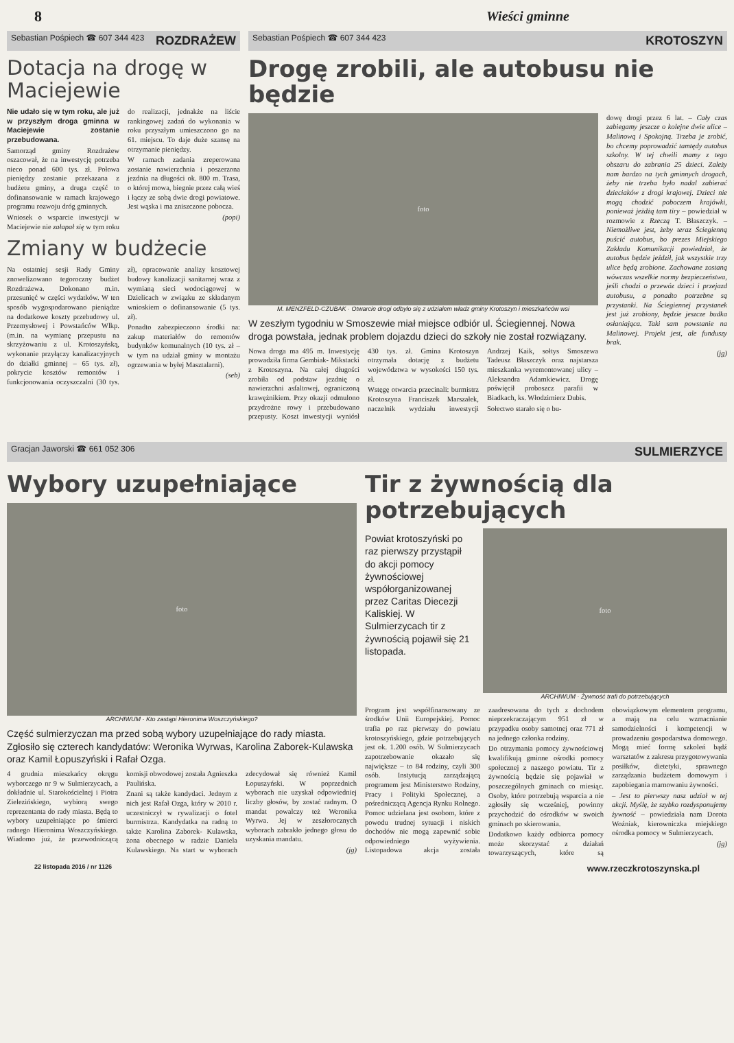8 Wieści gminne
Sebastian Pośpiech ☎ 607 344 423 ROZDRAŻEW
Dotacja na drogę w Maciejewie
Nie udało się w tym roku, ale już w przyszłym droga gminna w Maciejewie zostanie przebudowana.
Samorząd gminy Rozdrażew oszacował, że na inwestycję potrzeba nieco ponad 600 tys. zł. Połowa pieniędzy zostanie przekazana z budżetu gminy, a druga część to dofinansowanie w ramach krajowego programu rozwoju dróg gminnych.
Wniosek o wsparcie inwestycji w Maciejewie nie załapał się w tym roku do realizacji, jednakże na liście rankingowej zadań do wykonania w roku przyszłym umieszczono go na 61. miejscu. To daje duże szansę na otrzymanie pieniędzy.
W ramach zadania zreperowana zostanie nawierzchnia i poszerzona jezdnia na długości ok. 800 m. Trasa, o której mowa, biegnie przez całą wieś i łączy ze sobą dwie drogi powiatowe. Jest wąska i ma zniszczone pobocza.
(popi)
Zmiany w budżecie
Na ostatniej sesji Rady Gminy znowelizowano tegoroczny budżet Rozdrażewa. Dokonano m.in. przesunięć w części wydatków. W ten sposób wygospodarowano pieniądze na dodatkowe koszty przebudowy ul. Przemysłowej i Powstańców Wlkp. (m.in. na wymianę przepustu na skrzyżowaniu z ul. Krotoszyńską, wykonanie przyłączy kanalizacyjnych do działki gminnej – 65 tys. zł), pokrycie kosztów remontów i funkcjonowania oczyszczalni (30 tys. zł), opracowanie analizy kosztowej budowy kanalizacji sanitarnej wraz z wymianą sieci wodociągowej w Dzielicach w związku ze składanym wnioskiem o dofinansowanie (5 tys. zł).
Ponadto zabezpieczono środki na: zakup materiałów do remontów budynków komunalnych (10 tys. zł – w tym na udział gminy w montażu ogrzewania w byłej Masztalarni).
(seb)
Sebastian Pośpiech ☎ 607 344 423 KROTOSZYN
Drogę zrobili, ale autobusu nie będzie
foto
M. MENZFELD-CZUBAK · Otwarcie drogi odbyło się z udziałem władz gminy Krotoszyn i mieszkańców wsi
W zeszłym tygodniu w Smoszewie miał miejsce odbiór ul. Ściegiennej. Nowa droga powstała, jednak problem dojazdu dzieci do szkoły nie został rozwiązany.
Nowa droga ma 495 m. Inwestycję prowadziła firma Gembiak- Mikstacki z Krotoszyna. Na całej długości zrobiła od podstaw jezdnię o nawierzchni asfaltowej, ograniczoną krawężnikiem. Przy okazji odmulono przydrożne rowy i przebudowano przepusty. Koszt inwestycji wyniósł 430 tys. zł. Gmina Krotoszyn otrzymała dotację z budżetu województwa w wysokości 150 tys. zł.
Wstęgę otwarcia przecinali: burmistrz Krotoszyna Franciszek Marszałek, naczelnik wydziału inwestycji Andrzej Kaik, sołtys Smoszewa Tadeusz Błaszczyk oraz najstarsza mieszkanka wyremontowanej ulicy – Aleksandra Adamkiewicz. Drogę poświęcił proboszcz parafii w Biadkach, ks. Włodzimierz Dubis.
Sołectwo starało się o bu-
dowę drogi przez 6 lat. – Cały czas zabiegamy jeszcze o kolejne dwie ulice – Malinową i Spokojną. Trzeba je zrobić, bo chcemy poprowadzić tamtędy autobus szkolny. W tej chwili mamy z tego obszaru do zabrania 25 dzieci. Zależy nam bardzo na tych gminnych drogach, żeby nie trzeba było nadal zabierać dzieciaków z drogi krajowej. Dzieci nie mogą chodzić poboczem krajówki, ponieważ jeżdżą tam tiry – powiedział w rozmowie z Rzeczą T. Błaszczyk. – Niemożliwe jest, żeby teraz Ściegienną puścić autobus, bo prezes Miejskiego Zakładu Komunikacji powiedział, że autobus będzie jeździł, jak wszystkie trzy ulice będą zrobione. Zachowane zostaną wówczas wszelkie normy bezpieczeństwa, jeśli chodzi o przewóz dzieci i przejazd autobusu, a ponadto potrzebne są przystanki. Na Ściegiennej przystanek jest już zrobiony, będzie jeszcze budka osłaniająca. Taki sam powstanie na Malinowej. Projekt jest, ale funduszy brak.
(jg)
Gracjan Jaworski ☎ 661 052 306 SULMIERZYCE
Wybory uzupełniające
foto
ARCHIWUM · Kto zastąpi Hieronima Woszczyńskiego?
Część sulmierzyczan ma przed sobą wybory uzupełniające do rady miasta. Zgłosiło się czterech kandydatów: Weronika Wyrwas, Karolina Zaborek-Kulawska oraz Kamil Łopuszyński i Rafał Ozga.
4 grudnia mieszkańcy okręgu wyborczego nr 9 w Sulmierzycach, a dokładnie ul. Starokościelnej i Piotra Zielezińskiego, wybiorą swego reprezentanta do rady miasta. Będą to wybory uzupełniające po śmierci radnego Hieronima Woszczyńskiego. Wiadomo już, że przewodniczącą komisji obwodowej została Agnieszka Paulińska.
Znani są także kandydaci. Jednym z nich jest Rafał Ozga, który w 2010 r. uczestniczył w rywalizacji o fotel burmistrza. Kandydatka na radną to także Karolina Zaborek- Kulawska, żona obecnego w radzie Daniela Kulawskiego. Na start w wyborach zdecydował się również Kamil Łopuszyński. W poprzednich wyborach nie uzyskał odpowiedniej liczby głosów, by zostać radnym. O mandat powalczy też Weronika Wyrwa. Jej w zeszłorocznych wyborach zabrakło jednego głosu do uzyskania mandatu.
(jg)
Tir z żywnością dla potrzebujących
Powiat krotoszyński po raz pierwszy przystąpił do akcji pomocy żywnościowej współorganizowanej przez Caritas Diecezji Kaliskiej. W Sulmierzycach tir z żywnością pojawił się 21 listopada.
foto
ARCHIWUM · Żywność trafi do potrzebujących
Program jest współfinansowany ze środków Unii Europejskiej. Pomoc trafia po raz pierwszy do powiatu krotoszyńskiego, gdzie potrzebujących jest ok. 1.200 osób. W Sulmierzycach zapotrzebowanie okazało się największe – to 84 rodziny, czyli 300 osób. Instytucją zarządzającą programem jest Ministerstwo Rodziny, Pracy i Polityki Społecznej, a pośredniczącą Agencja Rynku Rolnego. Pomoc udzielana jest osobom, które z powodu trudnej sytuacji i niskich dochodów nie mogą zapewnić sobie odpowiedniego wyżywienia. Listopadowa akcja została zaadresowana do tych z dochodem nieprzekraczającym 951 zł w przypadku osoby samotnej oraz 771 zł na jednego członka rodziny.
Do otrzymania pomocy żywnościowej kwalifikują gminne ośrodki pomocy społecznej z naszego powiatu. Tir z żywnością będzie się pojawiał w poszczególnych gminach co miesiąc. Osoby, które potrzebują wsparcia a nie zgłosiły się wcześniej, powinny przychodzić do ośrodków w swoich gminach po skierowania.
Dodatkowo każdy odbiorca pomocy może skorzystać z działań towarzyszących, które są obowiązkowym elementem programu, a mają na celu wzmacnianie samodzielności i kompetencji w prowadzeniu gospodarstwa domowego. Mogą mieć formę szkoleń bądź warsztatów z zakresu przygotowywania posiłków, dietetyki, sprawnego zarządzania budżetem domowym i zapobiegania marnowaniu żywności.
– Jest to pierwszy nasz udział w tej akcji. Myślę, że szybko rozdysponujemy żywność – powiedziała nam Dorota Woźniak, kierowniczka miejskiego ośrodka pomocy w Sulmierzycach.
(jg)
22 listopada 2016 / nr 1126 www.rzeczkrotoszynska.pl